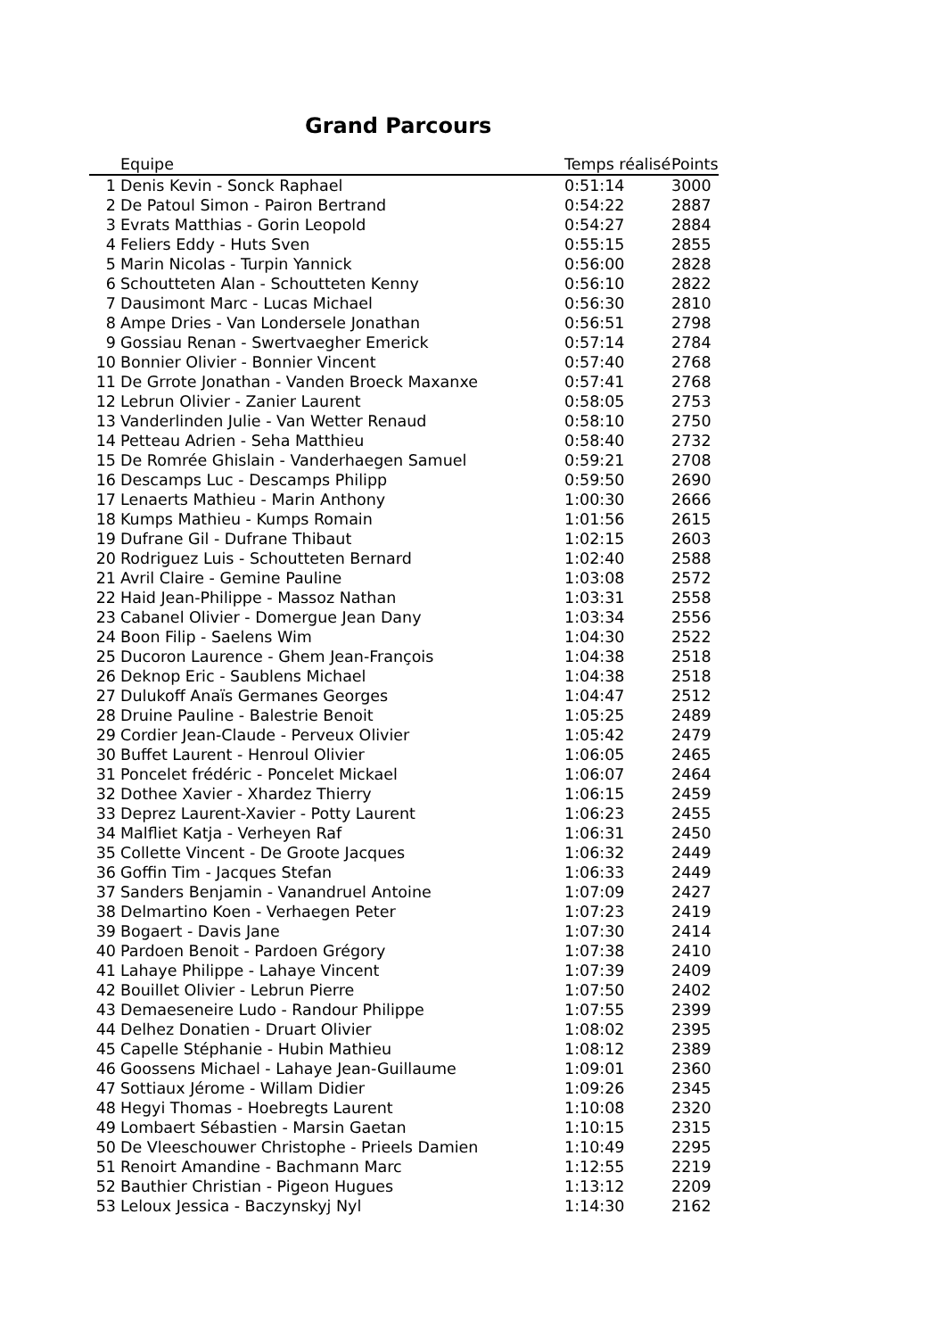Grand Parcours
| | Equipe | Temps réalisé | Points |
| --- | --- | --- | --- |
| 1 | Denis Kevin - Sonck Raphael | 0:51:14 | 3000 |
| 2 | De Patoul Simon - Pairon Bertrand | 0:54:22 | 2887 |
| 3 | Evrats Matthias - Gorin Leopold | 0:54:27 | 2884 |
| 4 | Feliers Eddy - Huts Sven | 0:55:15 | 2855 |
| 5 | Marin Nicolas - Turpin Yannick | 0:56:00 | 2828 |
| 6 | Schoutteten Alan - Schoutteten Kenny | 0:56:10 | 2822 |
| 7 | Dausimont Marc - Lucas Michael | 0:56:30 | 2810 |
| 8 | Ampe Dries - Van Londersele Jonathan | 0:56:51 | 2798 |
| 9 | Gossiau Renan - Swertvaegher Emerick | 0:57:14 | 2784 |
| 10 | Bonnier Olivier - Bonnier Vincent | 0:57:40 | 2768 |
| 11 | De Grrote Jonathan - Vanden Broeck Maxanxe | 0:57:41 | 2768 |
| 12 | Lebrun Olivier - Zanier Laurent | 0:58:05 | 2753 |
| 13 | Vanderlinden Julie - Van Wetter Renaud | 0:58:10 | 2750 |
| 14 | Petteau Adrien - Seha Matthieu | 0:58:40 | 2732 |
| 15 | De Romrée Ghislain - Vanderhaegen Samuel | 0:59:21 | 2708 |
| 16 | Descamps Luc - Descamps Philipp | 0:59:50 | 2690 |
| 17 | Lenaerts Mathieu - Marin Anthony | 1:00:30 | 2666 |
| 18 | Kumps Mathieu - Kumps Romain | 1:01:56 | 2615 |
| 19 | Dufrane Gil - Dufrane Thibaut | 1:02:15 | 2603 |
| 20 | Rodriguez Luis - Schoutteten Bernard | 1:02:40 | 2588 |
| 21 | Avril Claire - Gemine Pauline | 1:03:08 | 2572 |
| 22 | Haid Jean-Philippe - Massoz Nathan | 1:03:31 | 2558 |
| 23 | Cabanel Olivier - Domergue Jean Dany | 1:03:34 | 2556 |
| 24 | Boon Filip - Saelens Wim | 1:04:30 | 2522 |
| 25 | Ducoron Laurence - Ghem Jean-François | 1:04:38 | 2518 |
| 26 | Deknop Eric - Saublens Michael | 1:04:38 | 2518 |
| 27 | Dulukoff Anaïs Germanes Georges | 1:04:47 | 2512 |
| 28 | Druine Pauline - Balestrie Benoit | 1:05:25 | 2489 |
| 29 | Cordier Jean-Claude - Perveux Olivier | 1:05:42 | 2479 |
| 30 | Buffet Laurent - Henroul Olivier | 1:06:05 | 2465 |
| 31 | Poncelet frédéric - Poncelet Mickael | 1:06:07 | 2464 |
| 32 | Dothee Xavier - Xhardez Thierry | 1:06:15 | 2459 |
| 33 | Deprez Laurent-Xavier - Potty Laurent | 1:06:23 | 2455 |
| 34 | Malfliet Katja - Verheyen Raf | 1:06:31 | 2450 |
| 35 | Collette Vincent - De Groote Jacques | 1:06:32 | 2449 |
| 36 | Goffin Tim - Jacques Stefan | 1:06:33 | 2449 |
| 37 | Sanders Benjamin - Vanandruel Antoine | 1:07:09 | 2427 |
| 38 | Delmartino Koen - Verhaegen Peter | 1:07:23 | 2419 |
| 39 | Bogaert - Davis Jane | 1:07:30 | 2414 |
| 40 | Pardoen Benoit - Pardoen Grégory | 1:07:38 | 2410 |
| 41 | Lahaye Philippe - Lahaye Vincent | 1:07:39 | 2409 |
| 42 | Bouillet Olivier - Lebrun Pierre | 1:07:50 | 2402 |
| 43 | Demaeseneire Ludo - Randour Philippe | 1:07:55 | 2399 |
| 44 | Delhez Donatien - Druart Olivier | 1:08:02 | 2395 |
| 45 | Capelle Stéphanie - Hubin Mathieu | 1:08:12 | 2389 |
| 46 | Goossens Michael - Lahaye Jean-Guillaume | 1:09:01 | 2360 |
| 47 | Sottiaux Jérome - Willam Didier | 1:09:26 | 2345 |
| 48 | Hegyi Thomas - Hoebregts Laurent | 1:10:08 | 2320 |
| 49 | Lombaert Sébastien - Marsin Gaetan | 1:10:15 | 2315 |
| 50 | De Vleeschouwer Christophe - Prieels Damien | 1:10:49 | 2295 |
| 51 | Renoirt Amandine - Bachmann Marc | 1:12:55 | 2219 |
| 52 | Bauthier Christian - Pigeon Hugues | 1:13:12 | 2209 |
| 53 | Leloux Jessica - Baczynskyj Nyl | 1:14:30 | 2162 |